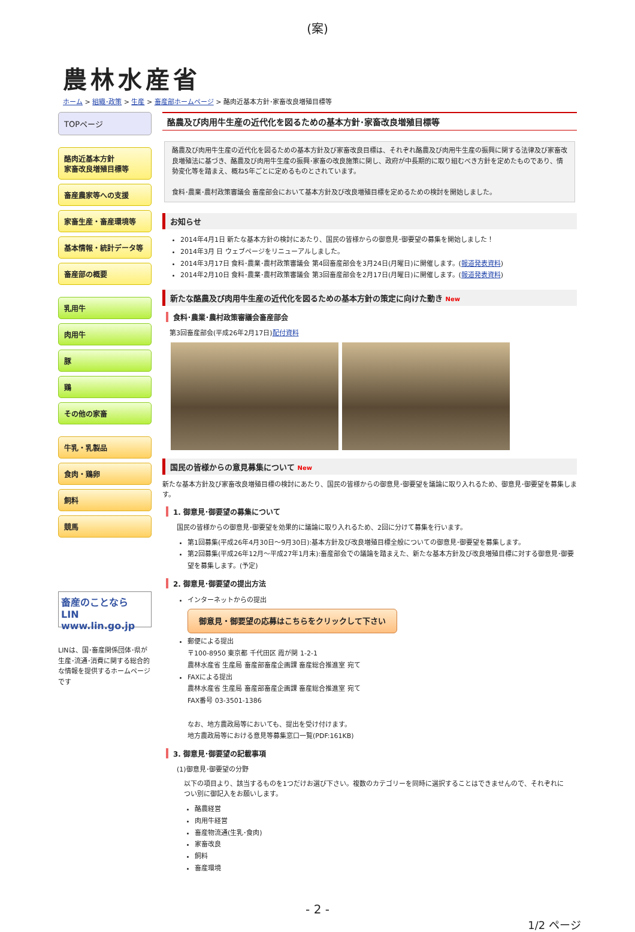(案)
農林水産省
ホーム > 組織･政策 > 生産 > 畜産部ホームページ > 酪肉近基本方針･家畜改良増殖目標等
TOPページ
酪肉近基本方針
家畜改良増殖目標等
畜産農家等への支援
家畜生産・畜産環境等
基本情報・統計データ等
畜産部の概要
乳用牛
肉用牛
豚
鶏
その他の家畜
牛乳・乳製品
食肉・鶏卵
飼料
競馬
畜産のことなら LIN www.lin.go.jp
LINは、国･畜産関係団体･県が生産･流通･消費に関する総合的な情報を提供するホームページです
酪農及び肉用牛生産の近代化を図るための基本方針･家畜改良増殖目標等
酪農及び肉用牛生産の近代化を図るための基本方針及び家畜改良目標は、それぞれ酪農及び肉用牛生産の振興に関する法律及び家畜改良増殖法に基づき、酪農及び肉用牛生産の振興･家畜の改良施策に関し、政府が中長期的に取り組むべき方針を定めたものであり、情勢変化等を踏まえ、概ね5年ごとに定めるものとされています。
食料･農業･農村政策審議会 畜産部会において基本方針及び改良増殖目標を定めるための検討を開始しました。
お知らせ
2014年4月1日 新たな基本方針の検討にあたり、国民の皆様からの御意見･御要望の募集を開始しました！
2014年3月 日 ウェブページをリニューアルしました。
2014年3月17日 食料･農業･農村政策審議会 第4回畜産部会を3月24日(月曜日)に開催します。(報道発表資料)
2014年2月10日 食料･農業･農村政策審議会 第3回畜産部会を2月17日(月曜日)に開催します。(報道発表資料)
新たな酪農及び肉用牛生産の近代化を図るための基本方針の策定に向けた動き New
食料･農業･農村政策審議会畜産部会
第3回畜産部会(平成26年2月17日)配付資料
国民の皆様からの意見募集について New
新たな基本方針及び家畜改良増殖目標の検討にあたり、国民の皆様からの御意見･御要望を議論に取り入れるため、御意見･御要望を募集します。
1. 御意見･御要望の募集について
国民の皆様からの御意見･御要望を効果的に議論に取り入れるため、2回に分けて募集を行います。
第1回募集(平成26年4月30日～9月30日):基本方針及び改良増殖目標全般についての御意見･御要望を募集します。
第2回募集(平成26年12月～平成27年1月末):畜産部会での議論を踏まえた、新たな基本方針及び改良増殖目標に対する御意見･御要望を募集します。(予定)
2. 御意見･御要望の提出方法
インターネットからの提出
御意見・御要望の応募はこちらをクリックして下さい
郵便による提出
〒100-8950 東京都 千代田区 霞が関 1-2-1
農林水産省 生産局 畜産部畜産企画課 畜産総合推進室 宛て
FAXによる提出
農林水産省 生産局 畜産部畜産企画課 畜産総合推進室 宛て
FAX番号 03-3501-1386
なお、地方農政局等においても、提出を受け付けます。
地方農政局等における意見等募集窓口一覧(PDF:161KB)
3. 御意見･御要望の記載事項
(1)御意見･御要望の分野
以下の項目より、該当するものを1つだけお選び下さい。複数のカテゴリーを同時に選択することはできませんので、それぞれについ別に御記入をお願いします。
酪農経営
肉用牛経営
畜産物流通(生乳･食肉)
家畜改良
飼料
畜産環境
- 2 -
1/2 ページ